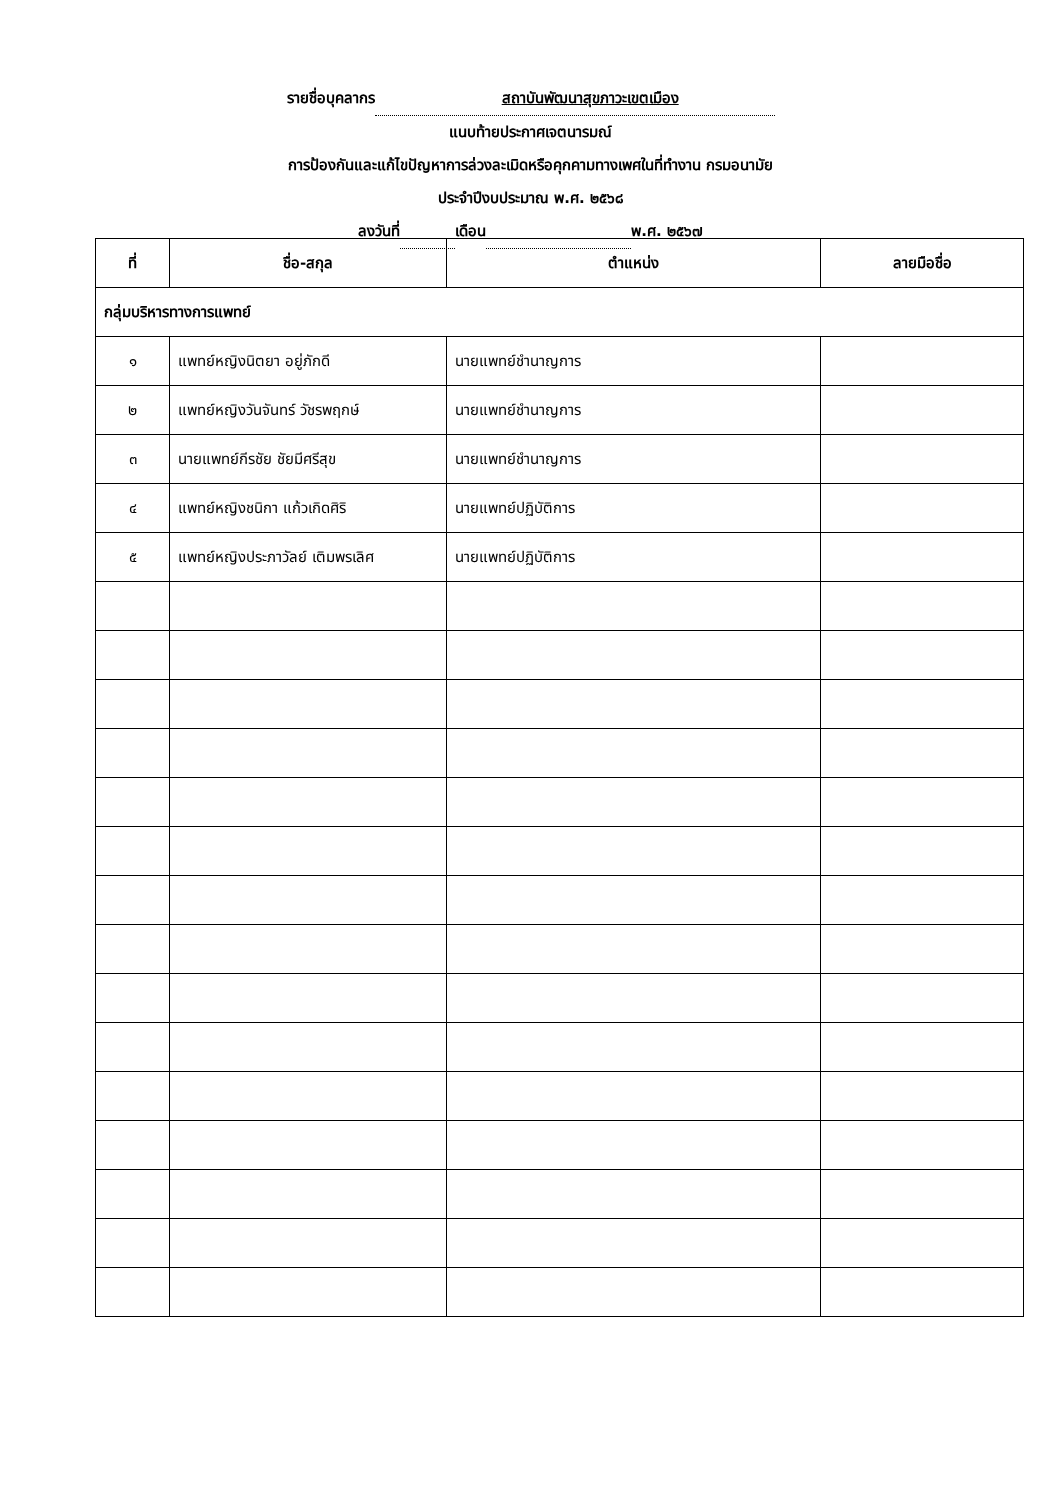รายชื่อบุคลากร สถาบันพัฒนาสุขภาวะเขตเมือง
แนบท้ายประกาศเจตนารมณ์
การป้องกันและแก้ไขปัญหาการล่วงละเมิดหรือคุกคามทางเพศในที่ทำงาน กรมอนามัย
ประจำปีงบประมาณ พ.ศ. ๒๕๖๘
ลงวันที่ เดือน พ.ศ. ๒๕๖๗
| ที่ | ชื่อ-สกุล | ตำแหน่ง | ลายมือชื่อ |
| --- | --- | --- | --- |
| กลุ่มบริหารทางการแพทย์ | | | |
| ๑ | แพทย์หญิงนิตยา อยู่ภักดี | นายแพทย์ชำนาญการ | |
| ๒ | แพทย์หญิงวันจันทร์ วัชรพฤกษ์ | นายแพทย์ชำนาญการ | |
| ๓ | นายแพทย์กีรชัย ชัยมีศรีสุข | นายแพทย์ชำนาญการ | |
| ๔ | แพทย์หญิงชนิกา แก้วเกิดศิริ | นายแพทย์ปฏิบัติการ | |
| ๕ | แพทย์หญิงประภาวัลย์ เติมพรเลิศ | นายแพทย์ปฏิบัติการ | |